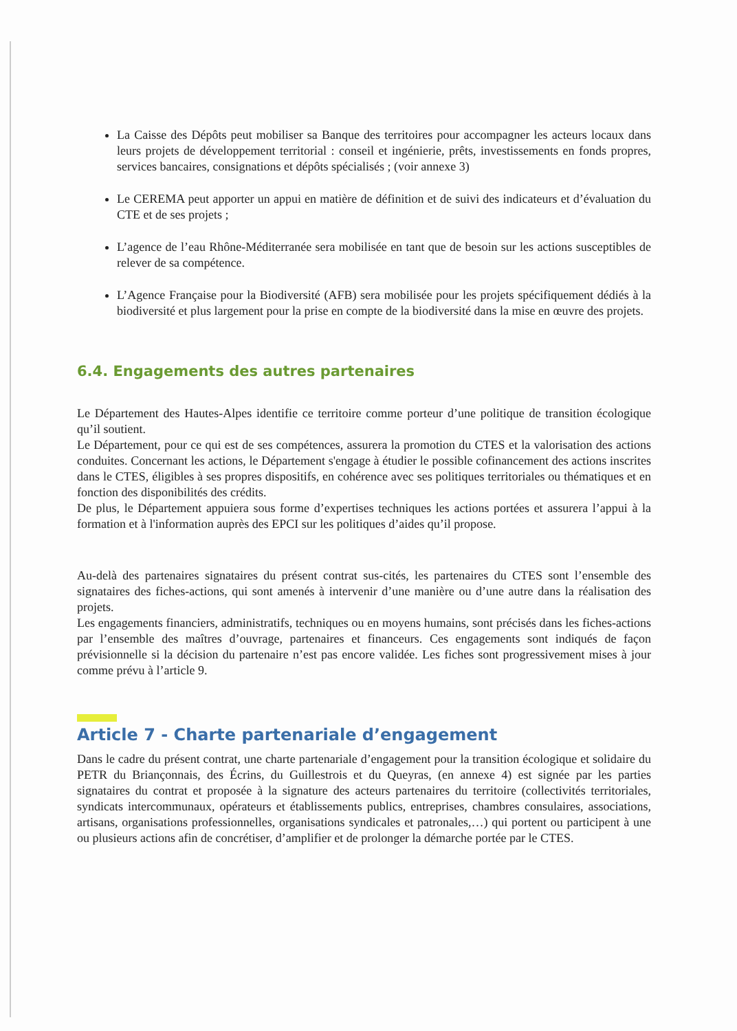La Caisse des Dépôts peut mobiliser sa Banque des territoires pour accompagner les acteurs locaux dans leurs projets de développement territorial : conseil et ingénierie, prêts, investissements en fonds propres, services bancaires, consignations et dépôts spécialisés ; (voir annexe 3)
Le CEREMA peut apporter un appui en matière de définition et de suivi des indicateurs et d’évaluation du CTE et de ses projets ;
L’agence de l’eau Rhône-Méditerranée sera mobilisée en tant que de besoin sur les actions susceptibles de relever de sa compétence.
L’Agence Française pour la Biodiversité (AFB) sera mobilisée pour les projets spécifiquement dédiés à la biodiversité et plus largement pour la prise en compte de la biodiversité dans la mise en œuvre des projets.
6.4. Engagements des autres partenaires
Le Département des Hautes-Alpes identifie ce territoire comme porteur d’une politique de transition écologique qu’il soutient.
Le Département, pour ce qui est de ses compétences, assurera la promotion du CTES et la valorisation des actions conduites. Concernant les actions, le Département s'engage à étudier le possible cofinancement des actions inscrites dans le CTES, éligibles à ses propres dispositifs, en cohérence avec ses politiques territoriales ou thématiques et en fonction des disponibilités des crédits.
De plus, le Département appuiera sous forme d’expertises techniques les actions portées et assurera l’appui à la formation et à l'information auprès des EPCI sur les politiques d’aides qu’il propose.
Au-delà des partenaires signataires du présent contrat sus-cités, les partenaires du CTES sont l’ensemble des signataires des fiches-actions, qui sont amenés à intervenir d’une manière ou d’une autre dans la réalisation des projets.
Les engagements financiers, administratifs, techniques ou en moyens humains, sont précisés dans les fiches-actions par l’ensemble des maîtres d’ouvrage, partenaires et financeurs. Ces engagements sont indiqués de façon prévisionnelle si la décision du partenaire n’est pas encore validée. Les fiches sont progressivement mises à jour comme prévu à l’article 9.
Article 7 - Charte partenariale d’engagement
Dans le cadre du présent contrat, une charte partenariale d’engagement pour la transition écologique et solidaire du PETR du Briançonnais, des Écrins, du Guillestrois et du Queyras, (en annexe 4) est signée par les parties signataires du contrat et proposée à la signature des acteurs partenaires du territoire (collectivités territoriales, syndicats intercommunaux, opérateurs et établissements publics, entreprises, chambres consulaires, associations, artisans, organisations professionnelles, organisations syndicales et patronales,…) qui portent ou participent à une ou plusieurs actions afin de concrétiser, d’amplifier et de prolonger la démarche portée par le CTES.